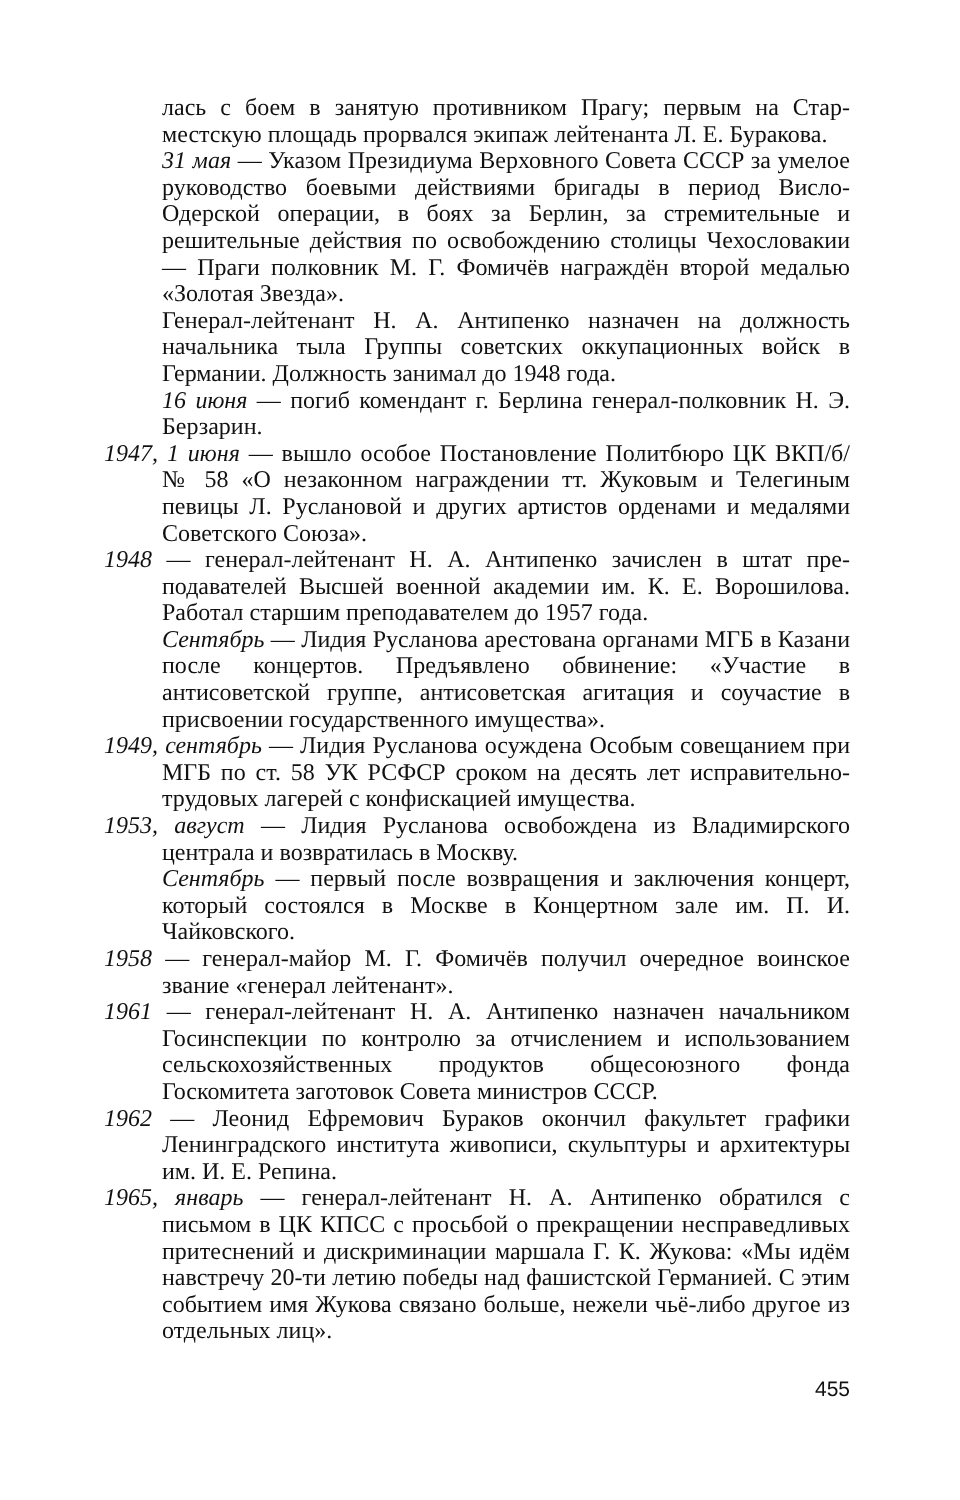лась с боем в занятую противником Прагу; первым на Стар­местскую площадь прорвался экипаж лейтенанта Л. Е. Бу­ракова.
31 мая — Указом Президиума Верховного Совета СССР за умелое руководство боевыми действиями бригады в период Висло-Одерской операции, в боях за Берлин, за стремитель­ные и решительные действия по освобождению столицы Че­хословакии — Праги полковник М. Г. Фомичёв награждён второй медалью «Золотая Звезда».
Генерал-лейтенант Н. А. Антипенко назначен на должность начальника тыла Группы советских оккупационных войск в Германии. Должность занимал до 1948 года.
16 июня — погиб комендант г. Берлина генерал-полковник Н. Э. Берзарин.
1947, 1 июня — вышло особое Постановление Политбюро ЦК ВКП/б/ № 58 «О незаконном награждении тт. Жуковым и Телегиным певицы Л. Руслановой и других артистов орде­нами и медалями Советского Союза».
1948 — генерал-лейтенант Н. А. Антипенко зачислен в штат пре­подавателей Высшей военной академии им. К. Е. Вороши­лова. Работал старшим преподавателем до 1957 года.
Сентябрь — Лидия Русланова арестована органами МГБ в Казани после концертов. Предъявлено обвинение: «Участие в антисоветской группе, антисоветская агитация и соуча­стие в присвоении государственного имущества».
1949, сентябрь — Лидия Русланова осуждена Особым совещанием при МГБ по ст. 58 УК РСФСР сроком на десять лет исправи­тельно-трудовых лагерей с конфискацией имущества.
1953, август — Лидия Русланова освобождена из Владимирского централа и возвратилась в Москву.
Сентябрь — первый после возвращения и заключения концерт, который состоялся в Москве в Концертном зале им. П. И. Чайковского.
1958 — генерал-майор М. Г. Фомичёв получил очередное воин­ское звание «генерал лейтенант».
1961 — генерал-лейтенант Н. А. Антипенко назначен начальником Госинспекции по контролю за отчислением и использовани­ем сельскохозяйственных продуктов общесоюзного фонда Госкомитета заготовок Совета министров СССР.
1962 — Леонид Ефремович Бураков окончил факультет графики Ленинградского института живописи, скульптуры и архи­тектуры им. И. Е. Репина.
1965, январь — генерал-лейтенант Н. А. Антипенко обратился с письмом в ЦК КПСС с просьбой о прекращении несправед­ливых притеснений и дискриминации маршала Г. К. Жуко­ва: «Мы идём навстречу 20-ти летию победы над фашистской Германией. С этим событием имя Жукова связано больше, нежели чьё-либо другое из отдельных лиц».
455